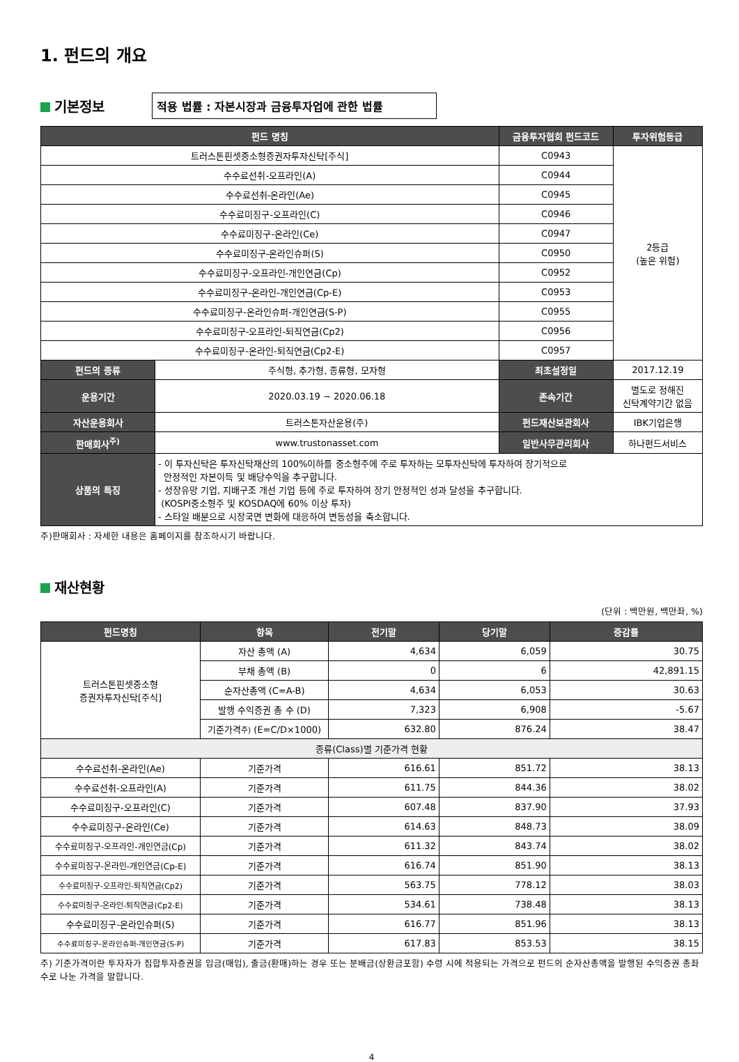1. 펀드의 개요
기본정보
적용 법률 : 자본시장과 금융투자업에 관한 법률
| 펀드 명칭 | | 금융투자협회 펀드코드 | 투자위험등급 |
| --- | --- | --- | --- |
| 트러스톤핀셋중소형증권자투자신탁[주식] | | C0943 | 2등급 (높은 위험) |
| 수수료선취-오프라인(A) | | C0944 | |
| 수수료선취-온라인(Ae) | | C0945 | |
| 수수료미징구-오프라인(C) | | C0946 | |
| 수수료미징구-온라인(Ce) | | C0947 | |
| 수수료미징구-온라인슈퍼(S) | | C0950 | |
| 수수료미징구-오프라인-개인연금(Cp) | | C0952 | |
| 수수료미징구-온라인-개인연금(Cp-E) | | C0953 | |
| 수수료미징구-온라인슈퍼-개인연금(S-P) | | C0955 | |
| 수수료미징구-오프라인-퇴직연금(Cp2) | | C0956 | |
| 수수료미징구-온라인-퇴직연금(Cp2-E) | | C0957 | |
| 펀드의 종류 | 주식형, 추가형, 종류형, 모자형 | 최초설정일 | 2017.12.19 |
| 운용기간 | 2020.03.19 ~ 2020.06.18 | 존속기간 | 별도로 정해진 신탁계약기간 없음 |
| 자산운용회사 | 트러스톤자산운용(주) | 펀드재산보관회사 | IBK기업은행 |
| 판매회사<sup>주)</sup> | www.trustonasset.com | 일반사무관리회사 | 하나펀드서비스 |
| 상품의 특징 | - 이 투자신탁은 투자신탁재산의 100%이하를 중소형주에 주로 투자하는 모투자신탁에 투자하여 장기적으로 안정적인 자본이득 및 배당수익을 추구합니다. - 성장유망 기업, 지배구조 개선 기업 등에 주로 투자하여 장기 안정적인 성과 달성을 추구합니다. (KOSPI중소형주 및 KOSDAQ에 60% 이상 투자) - 스타일 배분으로 시장국면 변화에 대응하여 변동성을 축소합니다. | | |
주)판매회사 : 자세한 내용은 홈페이지를 참조하시기 바랍니다.
재산현황
(단위 : 백만원, 백만좌, %)
| 펀드명칭 | 항목 | 전기말 | 당기말 | 증감률 |
| --- | --- | --- | --- | --- |
| 트러스톤핀셋중소형 증권자투자신탁[주식] | 자산 총액 (A) | 4,634 | 6,059 | 30.75 |
| | 부채 총액 (B) | 0 | 6 | 42,891.15 |
| | 순자산총액 (C=A-B) | 4,634 | 6,053 | 30.63 |
| | 발행 수익증권 총 수 (D) | 7,323 | 6,908 | -5.67 |
| | 기준가격 주) (E=C/D×1000) | 632.80 | 876.24 | 38.47 |
| 종류(Class)별 기준가격 현황 | | | | |
| 수수료선취-온라인(Ae) | 기준가격 | 616.61 | 851.72 | 38.13 |
| 수수료선취-오프라인(A) | 기준가격 | 611.75 | 844.36 | 38.02 |
| 수수료미징구-오프라인(C) | 기준가격 | 607.48 | 837.90 | 37.93 |
| 수수료미징구-온라인(Ce) | 기준가격 | 614.63 | 848.73 | 38.09 |
| 수수료미징구-오프라인-개인연금(Cp) | 기준가격 | 611.32 | 843.74 | 38.02 |
| 수수료미징구-온라인-개인연금(Cp-E) | 기준가격 | 616.74 | 851.90 | 38.13 |
| 수수료미징구-오프라인-퇴직연금(Cp2) | 기준가격 | 563.75 | 778.12 | 38.03 |
| 수수료미징구-온라인-퇴직연금(Cp2-E) | 기준가격 | 534.61 | 738.48 | 38.13 |
| 수수료미징구-온라인슈퍼(S) | 기준가격 | 616.77 | 851.96 | 38.13 |
| 수수료미징구-온라인슈퍼-개인연금(S-P) | 기준가격 | 617.83 | 853.53 | 38.15 |
주) 기준가격이란 투자자가 집합투자증권을 입금(매입), 출금(환매)하는 경우 또는 분배금(상환금포함) 수령 시에 적용되는 가격으로 펀드의 순자산총액을 발행된 수익증권 총좌수로 나눈 가격을 말합니다.
4